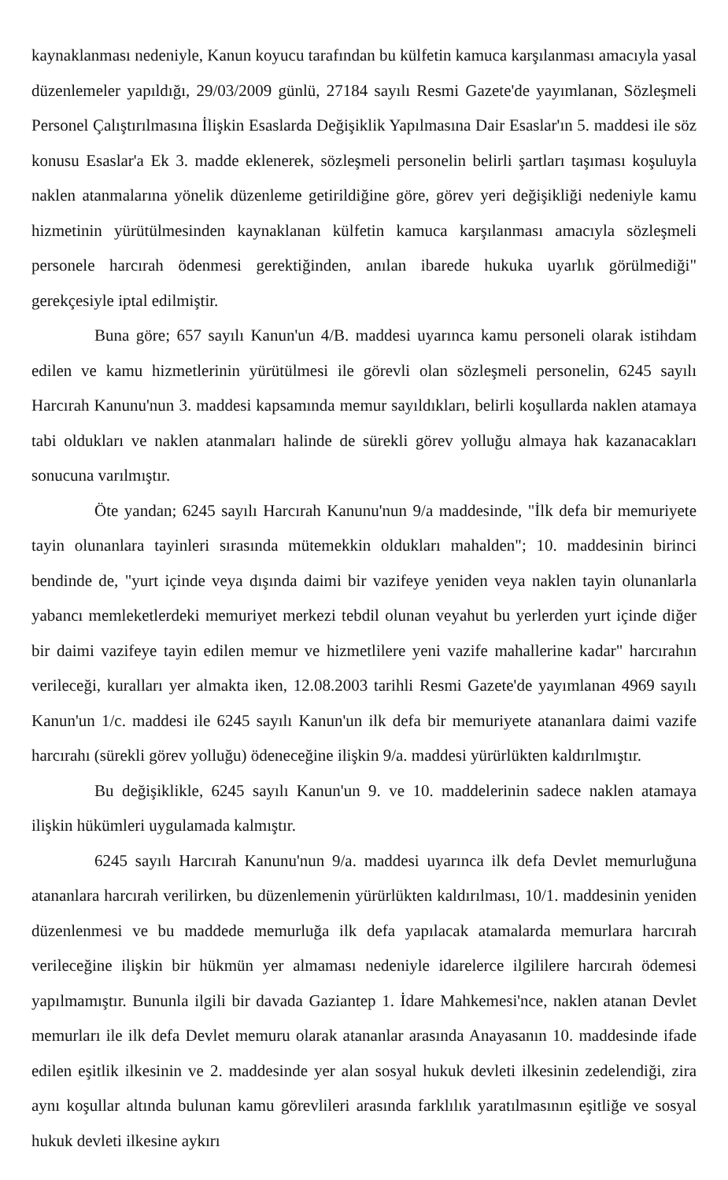kaynaklanması nedeniyle, Kanun koyucu tarafından bu külfetin kamuca karşılanması amacıyla yasal düzenlemeler yapıldığı, 29/03/2009 günlü, 27184 sayılı Resmi Gazete'de yayımlanan, Sözleşmeli Personel Çalıştırılmasına İlişkin Esaslarda Değişiklik Yapılmasına Dair Esaslar'ın 5. maddesi ile söz konusu Esaslar'a Ek 3. madde eklenerek, sözleşmeli personelin belirli şartları taşıması koşuluyla naklen atanmalarına yönelik düzenleme getirildiğine göre, görev yeri değişikliği nedeniyle kamu hizmetinin yürütülmesinden kaynaklanan külfetin kamuca karşılanması amacıyla sözleşmeli personele harcırah ödenmesi gerektiğinden, anılan ibarede hukuka uyarlık görülmediği" gerekçesiyle iptal edilmiştir.
Buna göre; 657 sayılı Kanun'un 4/B. maddesi uyarınca kamu personeli olarak istihdam edilen ve kamu hizmetlerinin yürütülmesi ile görevli olan sözleşmeli personelin, 6245 sayılı Harcırah Kanunu'nun 3. maddesi kapsamında memur sayıldıkları, belirli koşullarda naklen atamaya tabi oldukları ve naklen atanmaları halinde de sürekli görev yolluğu almaya hak kazanacakları sonucuna varılmıştır.
Öte yandan; 6245 sayılı Harcırah Kanunu'nun 9/a maddesinde, "İlk defa bir memuriyete tayin olunanlara tayinleri sırasında mütemekkin oldukları mahalden"; 10. maddesinin birinci bendinde de, "yurt içinde veya dışında daimi bir vazifeye yeniden veya naklen tayin olunanlarla yabancı memleketlerdeki memuriyet merkezi tebdil olunan veyahut bu yerlerden yurt içinde diğer bir daimi vazifeye tayin edilen memur ve hizmetlilere yeni vazife mahallerine kadar" harcırahın verileceği, kuralları yer almakta iken, 12.08.2003 tarihli Resmi Gazete'de yayımlanan 4969 sayılı Kanun'un 1/c. maddesi ile 6245 sayılı Kanun'un ilk defa bir memuriyete atananlara daimi vazife harcırahı (sürekli görev yolluğu) ödeneceğine ilişkin 9/a. maddesi yürürlükten kaldırılmıştır.
Bu değişiklikle, 6245 sayılı Kanun'un 9. ve 10. maddelerinin sadece naklen atamaya ilişkin hükümleri uygulamada kalmıştır.
6245 sayılı Harcırah Kanunu'nun 9/a. maddesi uyarınca ilk defa Devlet memurluğuna atananlara harcırah verilirken, bu düzenlemenin yürürlükten kaldırılması, 10/1. maddesinin yeniden düzenlenmesi ve bu maddede memurluğa ilk defa yapılacak atamalarda memurlara harcırah verileceğine ilişkin bir hükmün yer almaması nedeniyle idarelerce ilgililere harcırah ödemesi yapılmamıştır. Bununla ilgili bir davada Gaziantep 1. İdare Mahkemesi'nce, naklen atanan Devlet memurları ile ilk defa Devlet memuru olarak atananlar arasında Anayasanın 10. maddesinde ifade edilen eşitlik ilkesinin ve 2. maddesinde yer alan sosyal hukuk devleti ilkesinin zedelendiği, zira aynı koşullar altında bulunan kamu görevlileri arasında farklılık yaratılmasının eşitliğe ve sosyal hukuk devleti ilkesine aykırı